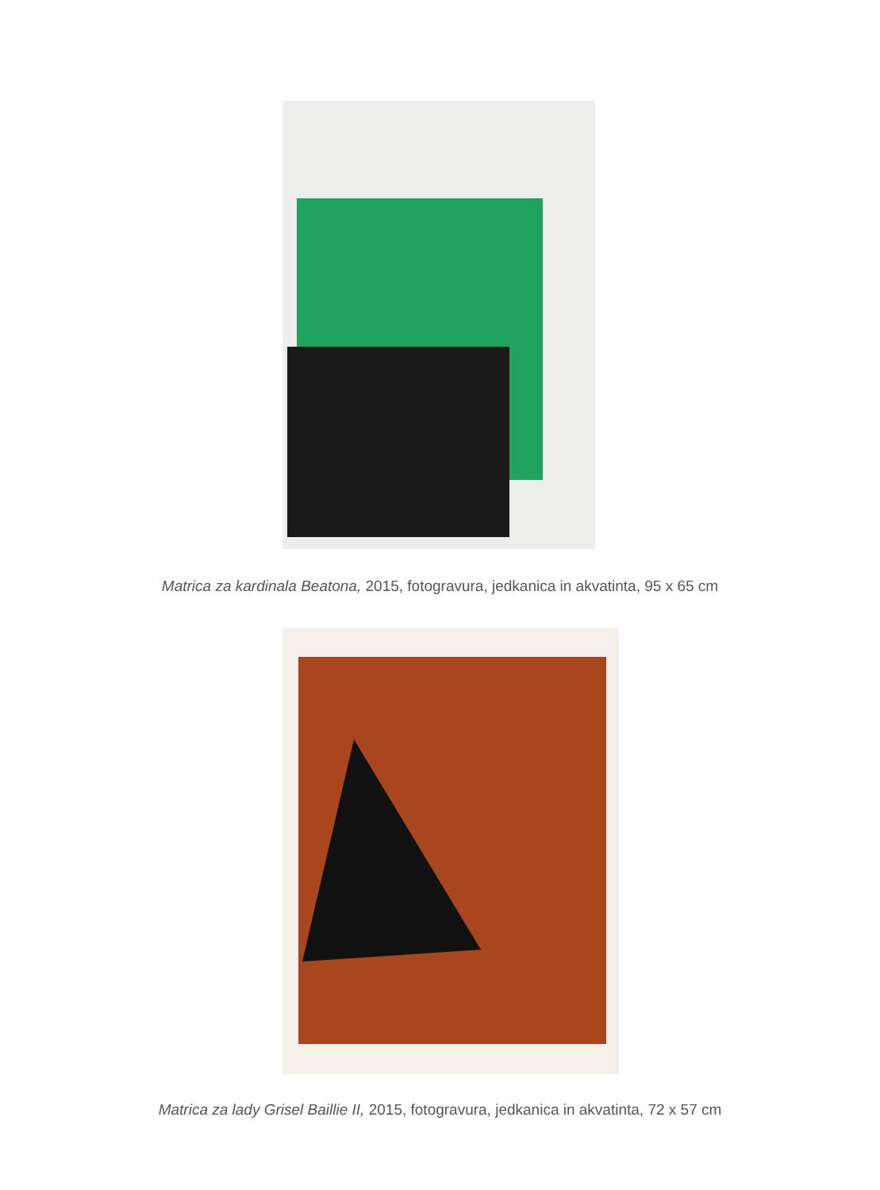Matrica za kardinala Beatona, 2015, fotogravura, jedkanica in akvatinta, 95 x 65 cm
Matrica za lady Grisel Baillie II, 2015, fotogravura, jedkanica in akvatinta, 72 x 57 cm